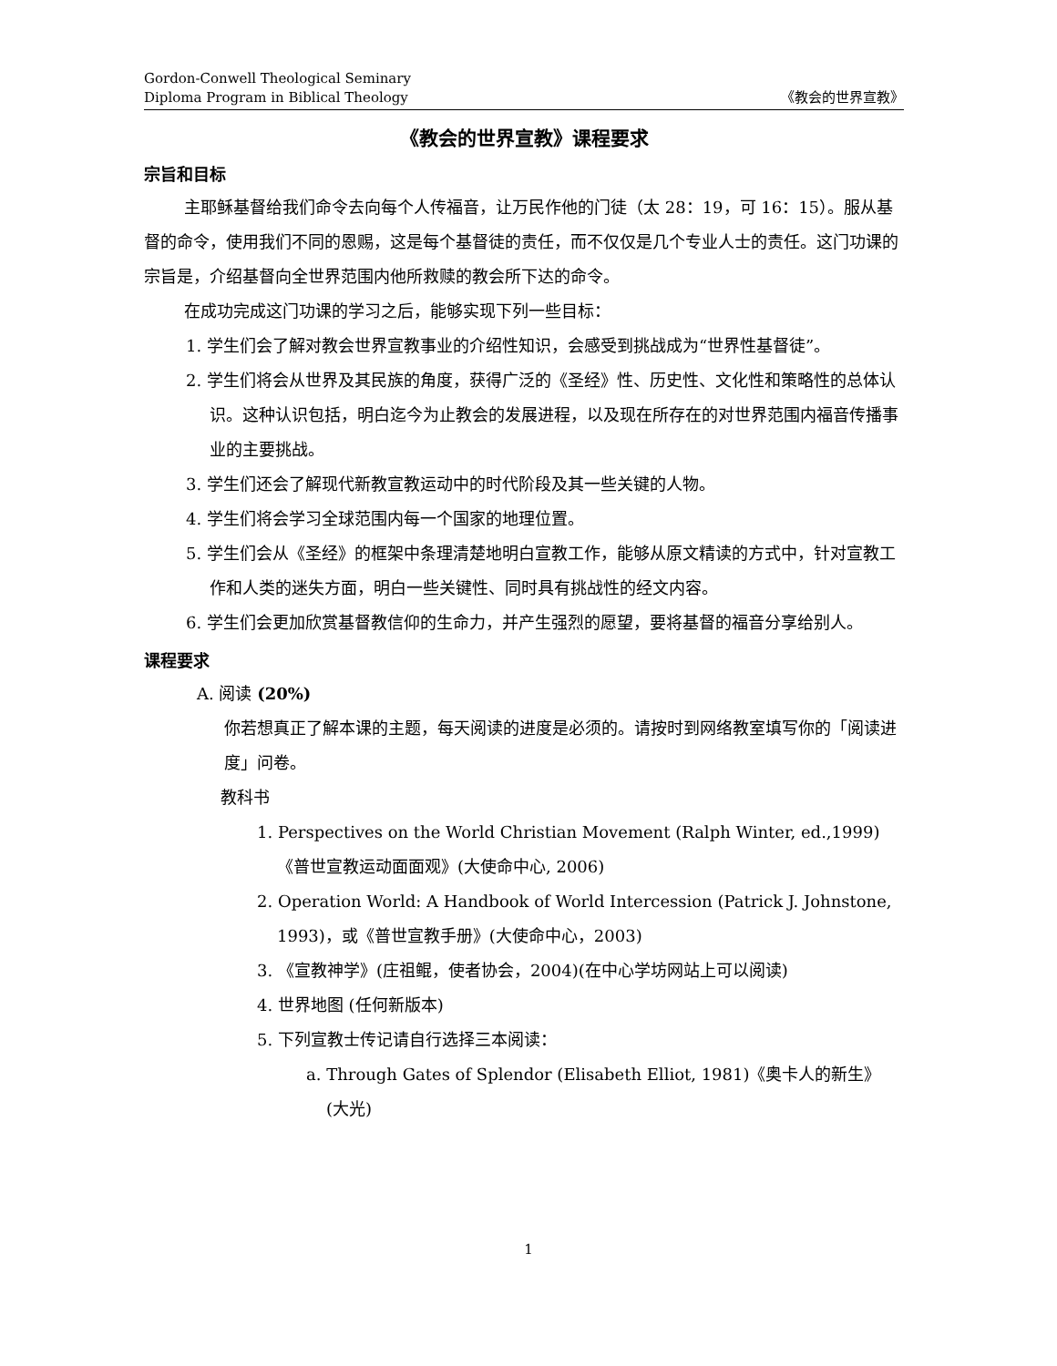Gordon-Conwell Theological Seminary
Diploma Program in Biblical Theology 《教会的世界宣教》
《教会的世界宣教》课程要求
宗旨和目标
主耶稣基督给我们命令去向每个人传福音，让万民作他的门徒（太 28：19，可 16：15）。服从基督的命令，使用我们不同的恩赐，这是每个基督徒的责任，而不仅仅是几个专业人士的责任。这门功课的宗旨是，介绍基督向全世界范围内他所救赎的教会所下达的命令。
在成功完成这门功课的学习之后，能够实现下列一些目标：
1. 学生们会了解对教会世界宣教事业的介绍性知识，会感受到挑战成为“世界性基督徒”。
2. 学生们将会从世界及其民族的角度，获得广泛的《圣经》性、历史性、文化性和策略性的总体认识。这种认识包括，明白迄今为止教会的发展进程，以及现在所存在的对世界范围内福音传播事业的主要挑战。
3. 学生们还会了解现代新教宣教运动中的时代阶段及其一些关键的人物。
4. 学生们将会学习全球范围内每一个国家的地理位置。
5. 学生们会从《圣经》的框架中条理清楚地明白宣教工作，能够从原文精读的方式中，针对宣教工作和人类的迷失方面，明白一些关键性、同时具有挑战性的经文内容。
6. 学生们会更加欣赏基督教信仰的生命力，并产生强烈的愿望，要将基督的福音分享给别人。
课程要求
A. 阅读 (20%)
你若想真正了解本课的主题，每天阅读的进度是必须的。请按时到网络教室填写你的「阅读进度」问卷。
教科书
1. Perspectives on the World Christian Movement (Ralph Winter, ed.,1999)《普世宣教运动面面观》(大使命中心, 2006)
2. Operation World: A Handbook of World Intercession (Patrick J. Johnstone, 1993)，或《普世宣教手册》(大使命中心，2003)
3. 《宣教神学》(庄祖鲲，使者协会，2004)(在中心学坊网站上可以阅读)
4. 世界地图 (任何新版本)
5. 下列宣教士传记请自行选择三本阅读：
a. Through Gates of Splendor (Elisabeth Elliot, 1981)《奥卡人的新生》 (大光)
1